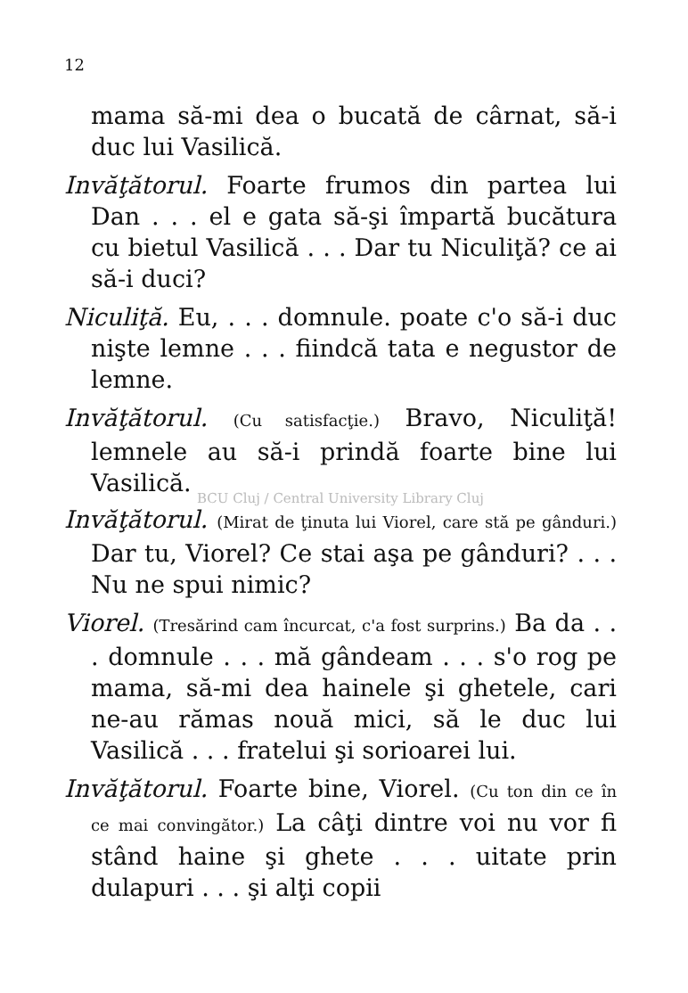12
mama să-mi dea o bucată de cârnat, să-i duc lui Vasilică.
Invăţătorul. Foarte frumos din partea lui Dan . . . el e gata să-şi împartă bucătura cu bietul Vasilică . . . Dar tu Niculiţă? ce ai să-i duci?
Niculiţă. Eu, . . . domnule. poate c'o să-i duc nişte lemne . . . fiindcă tata e negustor de lemne.
Invăţătorul. (Cu satisfacţie.) Bravo, Niculiţă! lemnele au să-i prindă foarte bine lui Vasilică.
BCU Cluj / Central University Library Cluj
Invăţătorul. (Mirat de ţinuta lui Viorel, care stă pe gânduri.) Dar tu, Viorel? Ce stai aşa pe gânduri? . . . Nu ne spui nimic?
Viorel. (Tresărind cam încurcat, c'a fost surprins.) Ba da . . . domnule . . . mă gândeam . . . s'o rog pe mama, să-mi dea hainele şi ghetele, cari ne-au rămas nouă mici, să le duc lui Vasilică . . . fratelui şi sorioarei lui.
Invăţătorul. Foarte bine, Viorel. (Cu ton din ce în ce mai convingător.) La câţi dintre voi nu vor fi stând haine şi ghete . . . uitate prin dulapuri . . . şi alţi copii